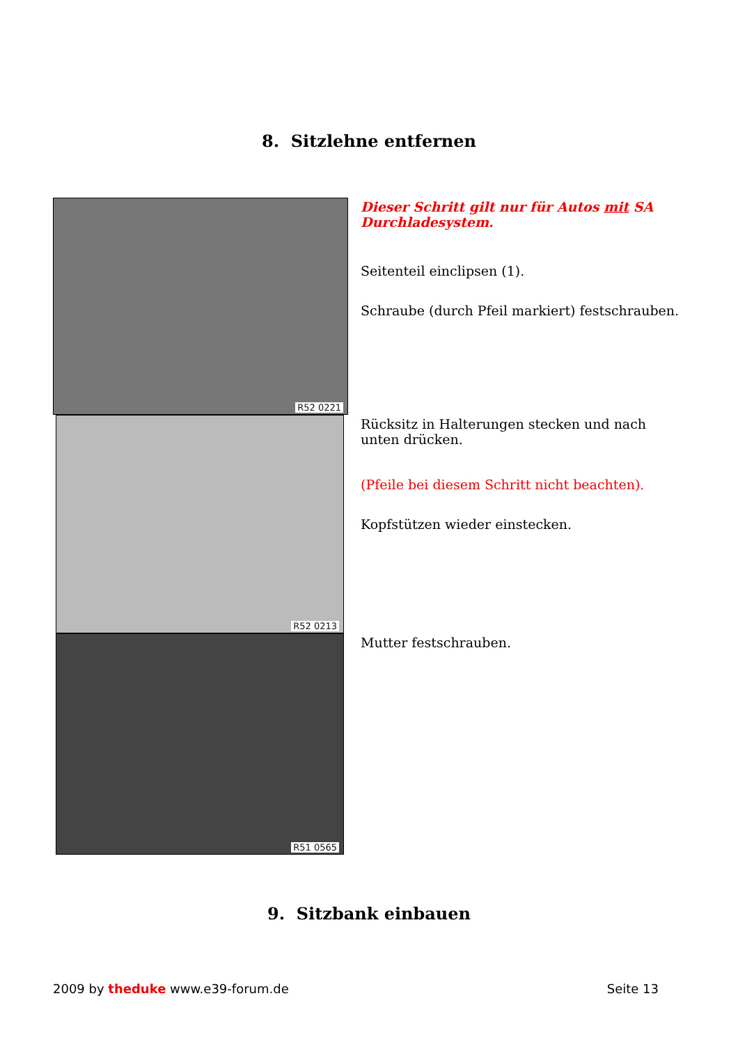8. Sitzlehne entfernen
R52 0221
R52 0213
R51 0565
Dieser Schritt gilt nur für Autos mit SA Durchladesystem.
Seitenteil einclipsen (1).
Schraube (durch Pfeil markiert) festschrauben.
Rücksitz in Halterungen stecken und nach unten drücken.
(Pfeile bei diesem Schritt nicht beachten).
Kopfstützen wieder einstecken.
Mutter festschrauben.
9. Sitzbank einbauen
2009 by theduke www.e39-forum.de
Seite 13